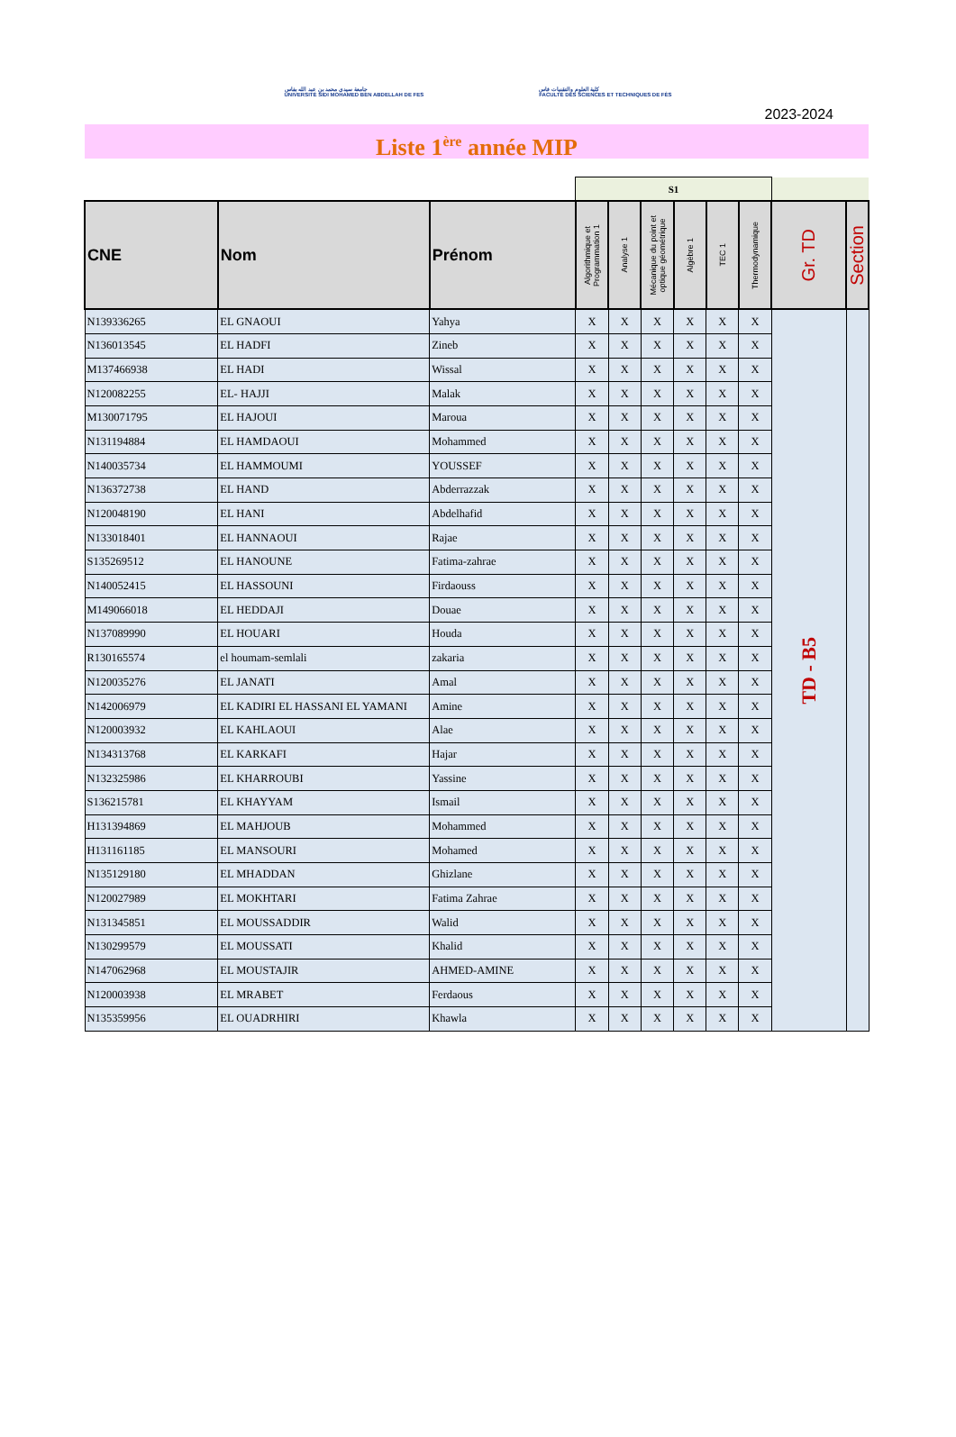جامعة سيدي محمد بن عبد الله بفاس
UNIVERSITÉ SIDI MOHAMED BEN ABDELLAH DE FES
كلية العلوم والتقنيات فاس
FACULTÉ DES SCIENCES ET TECHNIQUES DE FÈS
2023-2024
Liste 1<sup>ère</sup> année MIP
| | | | S1 | | | | | | | |
| CNE | Nom | Prénom | Algorithmique et Programmation 1 | Analyse 1 | Mécanique du point et optique géométrique | Algèbre 1 | TEC 1 | Thermodynamique | Gr. TD | Section |
| N139336265 | EL GNAOUI | Yahya | X | X | X | X | X | X | TD - B5 | |
| N136013545 | EL HADFI | Zineb | X | X | X | X | X | X | | |
| M137466938 | EL HADI | Wissal | X | X | X | X | X | X | | |
| N120082255 | EL- HAJJI | Malak | X | X | X | X | X | X | | |
| M130071795 | EL HAJOUI | Maroua | X | X | X | X | X | X | | |
| N131194884 | EL HAMDAOUI | Mohammed | X | X | X | X | X | X | | |
| N140035734 | EL HAMMOUMI | YOUSSEF | X | X | X | X | X | X | | |
| N136372738 | EL HAND | Abderrazzak | X | X | X | X | X | X | | |
| N120048190 | EL HANI | Abdelhafid | X | X | X | X | X | X | | |
| N133018401 | EL HANNAOUI | Rajae | X | X | X | X | X | X | | |
| S135269512 | EL HANOUNE | Fatima-zahrae | X | X | X | X | X | X | | |
| N140052415 | EL HASSOUNI | Firdaouss | X | X | X | X | X | X | | |
| M149066018 | EL HEDDAJI | Douae | X | X | X | X | X | X | | |
| N137089990 | EL HOUARI | Houda | X | X | X | X | X | X | | |
| R130165574 | el houmam-semlali | zakaria | X | X | X | X | X | X | | |
| N120035276 | EL JANATI | Amal | X | X | X | X | X | X | | |
| N142006979 | EL KADIRI EL HASSANI EL YAMANI | Amine | X | X | X | X | X | X | | |
| N120003932 | EL KAHLAOUI | Alae | X | X | X | X | X | X | | |
| N134313768 | EL KARKAFI | Hajar | X | X | X | X | X | X | | |
| N132325986 | EL KHARROUBI | Yassine | X | X | X | X | X | X | | |
| S136215781 | EL KHAYYAM | Ismail | X | X | X | X | X | X | | |
| H131394869 | EL MAHJOUB | Mohammed | X | X | X | X | X | X | | |
| H131161185 | EL MANSOURI | Mohamed | X | X | X | X | X | X | | |
| N135129180 | EL MHADDAN | Ghizlane | X | X | X | X | X | X | | |
| N120027989 | EL MOKHTARI | Fatima Zahrae | X | X | X | X | X | X | | |
| N131345851 | EL MOUSSADDIR | Walid | X | X | X | X | X | X | | |
| N130299579 | EL MOUSSATI | Khalid | X | X | X | X | X | X | | |
| N147062968 | EL MOUSTAJIR | AHMED-AMINE | X | X | X | X | X | X | | |
| N120003938 | EL MRABET | Ferdaous | X | X | X | X | X | X | | |
| N135359956 | EL OUADRHIRI | Khawla | X | X | X | X | X | X | | |